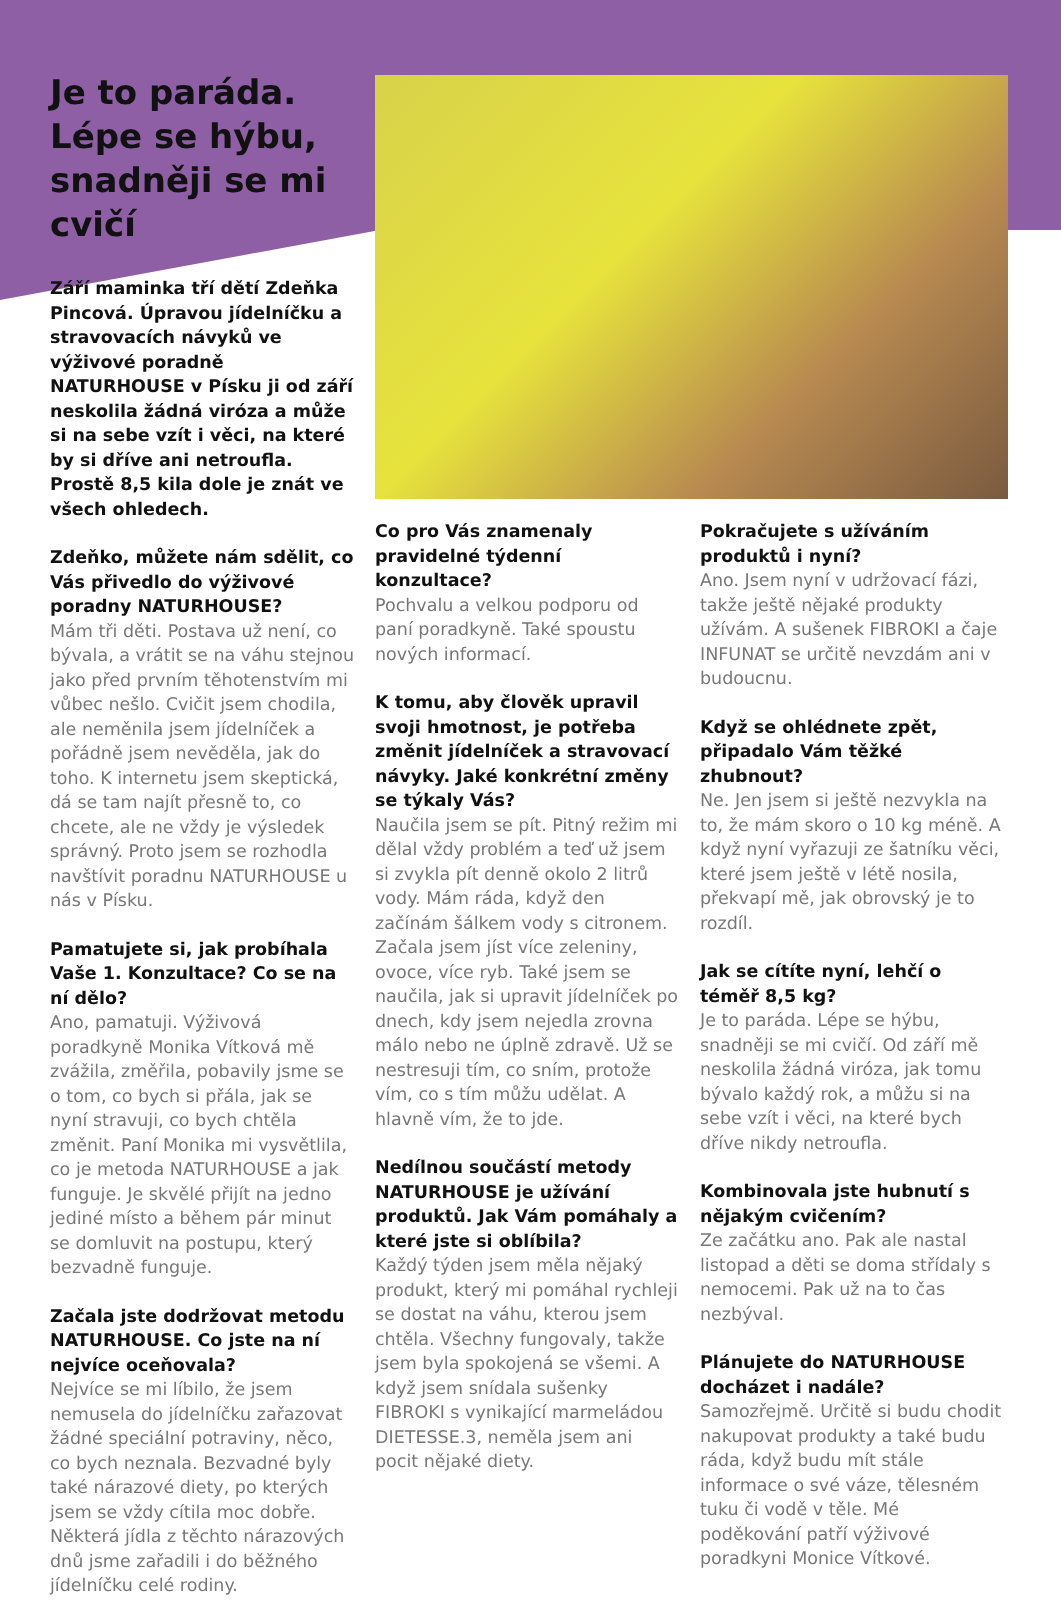Je to paráda. Lépe se hýbu, snadněji se mi cvičí
Září maminka tří dětí Zdeňka Pincová. Úpravou jídelníčku a stravovacích návyků ve výživové poradně NATURHOUSE v Písku ji od září neskolila žádná viróza a může si na sebe vzít i věci, na které by si dříve ani netroufla. Prostě 8,5 kila dole je znát ve všech ohledech.
Zdeňko, můžete nám sdělit, co Vás přivedlo do výživové poradny NATURHOUSE?
Mám tři děti. Postava už není, co bývala, a vrátit se na váhu stejnou jako před prvním těhotenstvím mi vůbec nešlo. Cvičit jsem chodila, ale neměnila jsem jídelníček a pořádně jsem nevěděla, jak do toho. K internetu jsem skeptická, dá se tam najít přesně to, co chcete, ale ne vždy je výsledek správný. Proto jsem se rozhodla navštívit poradnu NATURHOUSE u nás v Písku.
Pamatujete si, jak probíhala Vaše 1. Konzultace? Co se na ní dělo?
Ano, pamatuji. Výživová poradkyně Monika Vítková mě zvážila, změřila, pobavily jsme se o tom, co bych si přála, jak se nyní stravuji, co bych chtěla změnit. Paní Monika mi vysvětlila, co je metoda NATURHOUSE a jak funguje. Je skvělé přijít na jedno jediné místo a během pár minut se domluvit na postupu, který bezvadně funguje.
Začala jste dodržovat metodu NATURHOUSE. Co jste na ní nejvíce oceňovala?
Nejvíce se mi líbilo, že jsem nemusela do jídelníčku zařazovat žádné speciální potraviny, něco, co bych neznala. Bezvadné byly také nárazové diety, po kterých jsem se vždy cítila moc dobře. Některá jídla z těchto nárazových dnů jsme zařadili i do běžného jídelníčku celé rodiny.
Co pro Vás znamenaly pravidelné týdenní konzultace?
Pochvalu a velkou podporu od paní poradkyně. Také spoustu nových informací.
K tomu, aby člověk upravil svoji hmotnost, je potřeba změnit jídelníček a stravovací návyky. Jaké konkrétní změny se týkaly Vás?
Naučila jsem se pít. Pitný režim mi dělal vždy problém a teď už jsem si zvykla pít denně okolo 2 litrů vody. Mám ráda, když den začínám šálkem vody s citronem. Začala jsem jíst více zeleniny, ovoce, více ryb. Také jsem se naučila, jak si upravit jídelníček po dnech, kdy jsem nejedla zrovna málo nebo ne úplně zdravě. Už se nestresuji tím, co sním, protože vím, co s tím můžu udělat. A hlavně vím, že to jde.
Nedílnou součástí metody NATURHOUSE je užívání produktů. Jak Vám pomáhaly a které jste si oblíbila?
Každý týden jsem měla nějaký produkt, který mi pomáhal rychleji se dostat na váhu, kterou jsem chtěla. Všechny fungovaly, takže jsem byla spokojená se všemi. A když jsem snídala sušenky FIBROKI s vynikající marmeládou DIETESSE.3, neměla jsem ani pocit nějaké diety.
Pokračujete s užíváním produktů i nyní?
Ano. Jsem nyní v udržovací fázi, takže ještě nějaké produkty užívám. A sušenek FIBROKI a čaje INFUNAT se určitě nevzdám ani v budoucnu.
Když se ohlédnete zpět, připadalo Vám těžké zhubnout?
Ne. Jen jsem si ještě nezvykla na to, že mám skoro o 10 kg méně. A když nyní vyřazuji ze šatníku věci, které jsem ještě v létě nosila, překvapí mě, jak obrovský je to rozdíl.
Jak se cítíte nyní, lehčí o téměř 8,5 kg?
Je to paráda. Lépe se hýbu, snadněji se mi cvičí. Od září mě neskolila žádná viróza, jak tomu bývalo každý rok, a můžu si na sebe vzít i věci, na které bych dříve nikdy netroufla.
Kombinovala jste hubnutí s nějakým cvičením?
Ze začátku ano. Pak ale nastal listopad a děti se doma střídaly s nemocemi. Pak už na to čas nezbýval.
Plánujete do NATURHOUSE docházet i nadále?
Samozřejmě. Určitě si budu chodit nakupovat produkty a také budu ráda, když budu mít stále informace o své váze, tělesném tuku či vodě v těle. Mé poděkování patří výživové poradkyni Monice Vítkové.